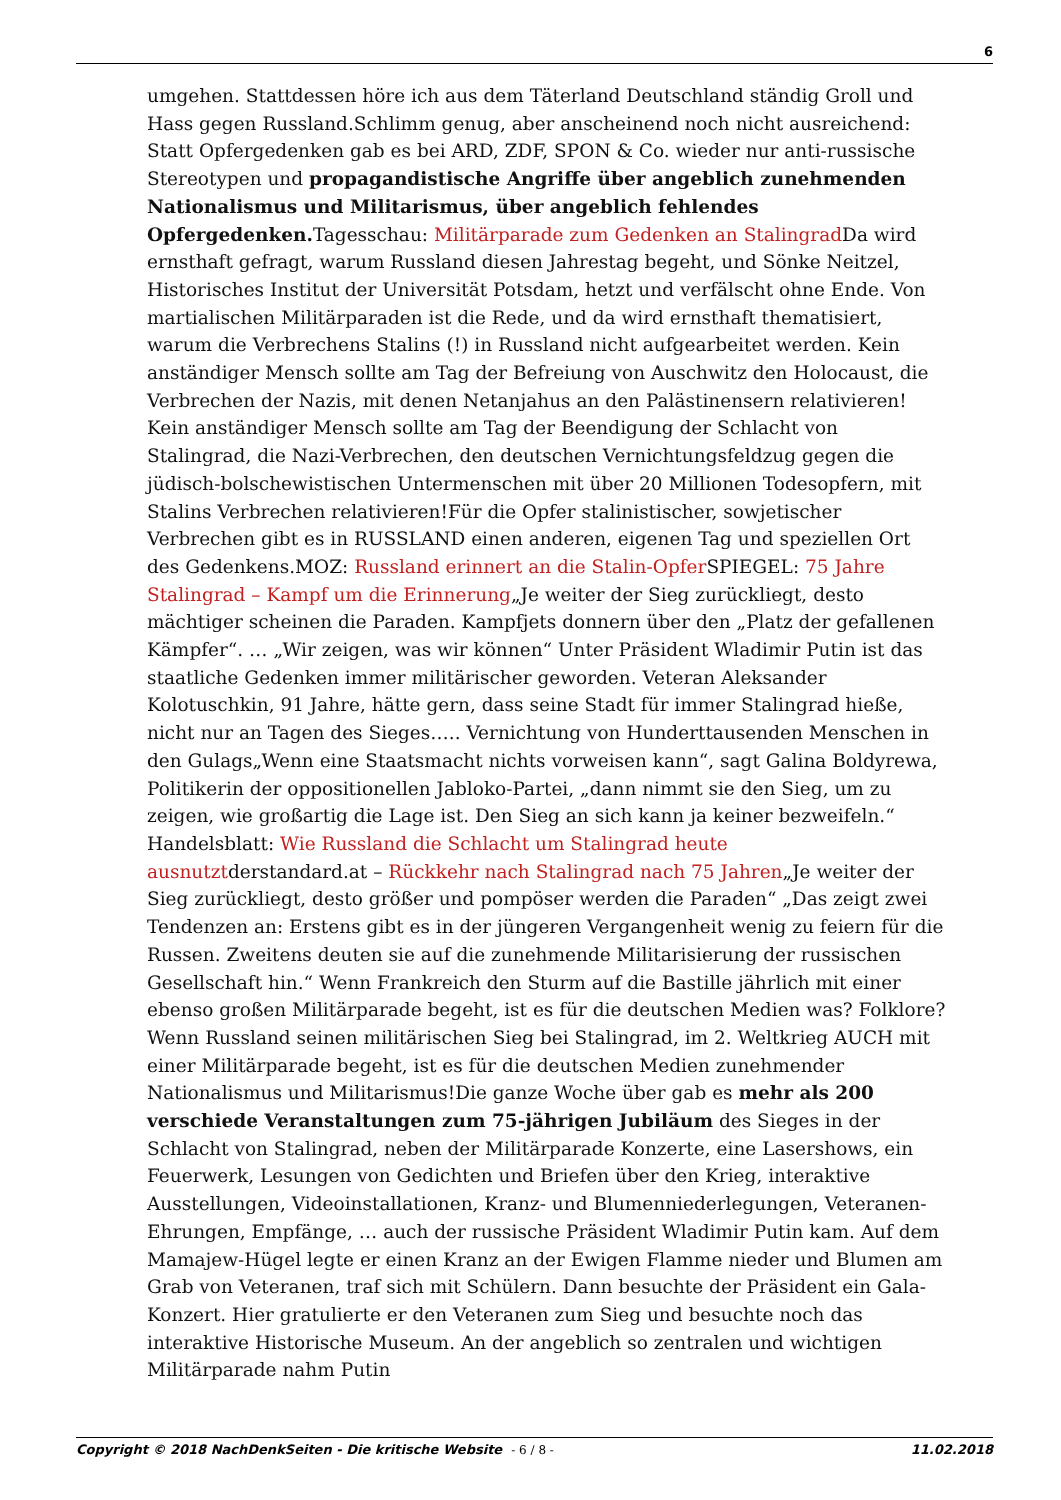6
umgehen. Stattdessen höre ich aus dem Täterland Deutschland ständig Groll und Hass gegen Russland.Schlimm genug, aber anscheinend noch nicht ausreichend: Statt Opfergedenken gab es bei ARD, ZDF, SPON & Co. wieder nur anti-russische Stereotypen und propagandistische Angriffe über angeblich zunehmenden Nationalismus und Militarismus, über angeblich fehlendes Opfergedenken. Tagesschau: Militärparade zum Gedenken an Stalingrad Da wird ernsthaft gefragt, warum Russland diesen Jahrestag begeht, und Sönke Neitzel, Historisches Institut der Universität Potsdam, hetzt und verfälscht ohne Ende. Von martialischen Militärparaden ist die Rede, und da wird ernsthaft thematisiert, warum die Verbrechens Stalins (!) in Russland nicht aufgearbeitet werden. Kein anständiger Mensch sollte am Tag der Befreiung von Auschwitz den Holocaust, die Verbrechen der Nazis, mit denen Netanjahus an den Palästinensern relativieren! Kein anständiger Mensch sollte am Tag der Beendigung der Schlacht von Stalingrad, die Nazi-Verbrechen, den deutschen Vernichtungsfeldzug gegen die jüdisch-bolschewistischen Untermenschen mit über 20 Millionen Todesopfern, mit Stalins Verbrechen relativieren!Für die Opfer stalinistischer, sowjetischer Verbrechen gibt es in RUSSLAND einen anderen, eigenen Tag und speziellen Ort des Gedenkens.MOZ: Russland erinnert an die Stalin-Opfer SPIEGEL: 75 Jahre Stalingrad – Kampf um die Erinnerung„Je weiter der Sieg zurückliegt, desto mächtiger scheinen die Paraden. Kampfjets donnern über den „Platz der gefallenen Kämpfer“. … „Wir zeigen, was wir können“ Unter Präsident Wladimir Putin ist das staatliche Gedenken immer militärischer geworden. Veteran Aleksander Kolotuschkin, 91 Jahre, hätte gern, dass seine Stadt für immer Stalingrad hieße, nicht nur an Tagen des Sieges….. Vernichtung von Hunderttausenden Menschen in den Gulags„Wenn eine Staatsmacht nichts vorweisen kann“, sagt Galina Boldyrewa, Politikerin der oppositionellen Jabloko-Partei, „dann nimmt sie den Sieg, um zu zeigen, wie großartig die Lage ist. Den Sieg an sich kann ja keiner bezweifeln.“ Handelsblatt: Wie Russland die Schlacht um Stalingrad heute ausnutztderstandard.at – Rückkehr nach Stalingrad nach 75 Jahren„Je weiter der Sieg zurückliegt, desto größer und pompöser werden die Paraden“ „Das zeigt zwei Tendenzen an: Erstens gibt es in der jüngeren Vergangenheit wenig zu feiern für die Russen. Zweitens deuten sie auf die zunehmende Militarisierung der russischen Gesellschaft hin.“ Wenn Frankreich den Sturm auf die Bastille jährlich mit einer ebenso großen Militärparade begeht, ist es für die deutschen Medien was? Folklore? Wenn Russland seinen militärischen Sieg bei Stalingrad, im 2. Weltkrieg AUCH mit einer Militärparade begeht, ist es für die deutschen Medien zunehmender Nationalismus und Militarismus!Die ganze Woche über gab es mehr als 200 verschiede Veranstaltungen zum 75-jährigen Jubiläum des Sieges in der Schlacht von Stalingrad, neben der Militärparade Konzerte, eine Lasershows, ein Feuerwerk, Lesungen von Gedichten und Briefen über den Krieg, interaktive Ausstellungen, Videoinstallationen, Kranz- und Blumenniederlegungen, Veteranen-Ehrungen, Empfänge, … auch der russische Präsident Wladimir Putin kam. Auf dem Mamajew-Hügel legte er einen Kranz an der Ewigen Flamme nieder und Blumen am Grab von Veteranen, traf sich mit Schülern. Dann besuchte der Präsident ein Gala-Konzert. Hier gratulierte er den Veteranen zum Sieg und besuchte noch das interaktive Historische Museum. An der angeblich so zentralen und wichtigen Militärparade nahm Putin
Copyright © 2018 NachDenkSeiten - Die kritische Website - 6 / 8 -
11.02.2018